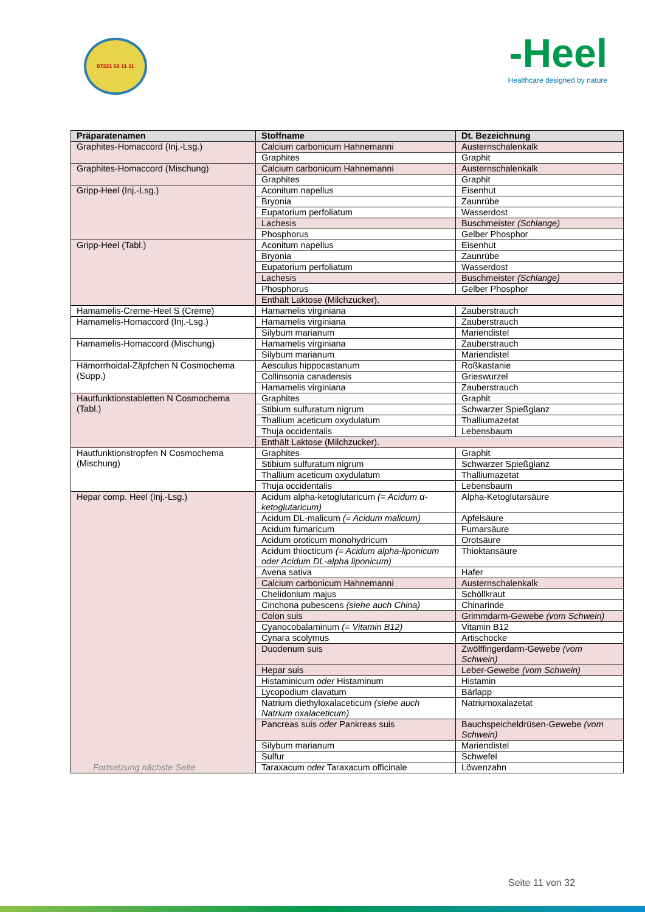07221 50 11 11
-Heel
Healthcare designed by nature
| Präparatenamen | Stoffname | Dt. Bezeichnung |
| --- | --- | --- |
| Graphites-Homaccord (Inj.-Lsg.) | Calcium carbonicum Hahnemanni | Austernschalenkalk |
| | Graphites | Graphit |
| Graphites-Homaccord (Mischung) | Calcium carbonicum Hahnemanni | Austernschalenkalk |
| | Graphites | Graphit |
| Gripp-Heel (Inj.-Lsg.) | Aconitum napellus | Eisenhut |
| | Bryonia | Zaunrübe |
| | Eupatorium perfoliatum | Wasserdost |
| | Lachesis | Buschmeister (Schlange) |
| | Phosphorus | Gelber Phosphor |
| Gripp-Heel (Tabl.) | Aconitum napellus | Eisenhut |
| | Bryonia | Zaunrübe |
| | Eupatorium perfoliatum | Wasserdost |
| | Lachesis | Buschmeister (Schlange) |
| | Phosphorus | Gelber Phosphor |
| | Enthält Laktose (Milchzucker). | |
| Hamamelis-Creme-Heel S (Creme) | Hamamelis virginiana | Zauberstrauch |
| Hamamelis-Homaccord (Inj.-Lsg.) | Hamamelis virginiana | Zauberstrauch |
| | Silybum marianum | Mariendistel |
| Hamamelis-Homaccord (Mischung) | Hamamelis virginiana | Zauberstrauch |
| | Silybum marianum | Mariendistel |
| Hämorrhoidal-Zäpfchen N Cosmochema (Supp.) | Aesculus hippocastanum | Roßkastanie |
| | Collinsonia canadensis | Grieswurzel |
| | Hamamelis virginiana | Zauberstrauch |
| Hautfunktionstabletten N Cosmochema (Tabl.) | Graphites | Graphit |
| | Stibium sulfuratum nigrum | Schwarzer Spießglanz |
| | Thallium aceticum oxydulatum | Thalliumazetat |
| | Thuja occidentalis | Lebensbaum |
| | Enthält Laktose (Milchzucker). | |
| Hautfunktionstropfen N Cosmochema (Mischung) | Graphites | Graphit |
| | Stibium sulfuratum nigrum | Schwarzer Spießglanz |
| | Thallium aceticum oxydulatum | Thalliumazetat |
| | Thuja occidentalis | Lebensbaum |
| Hepar comp. Heel (Inj.-Lsg.) Fortsetzung nächste Seite | Acidum alpha-ketoglutaricum (= Acidum α-ketoglutaricum) | Alpha-Ketoglutarsäure |
| | Acidum DL-malicum (= Acidum malicum) | Apfelsäure |
| | Acidum fumaricum | Fumarsäure |
| | Acidum oroticum monohydricum | Orotsäure |
| | Acidum thiocticum (= Acidum alpha-liponicum oder Acidum DL-alpha liponicum) | Thioktansäure |
| | Avena sativa | Hafer |
| | Calcium carbonicum Hahnemanni | Austernschalenkalk |
| | Chelidonium majus | Schöllkraut |
| | Cinchona pubescens (siehe auch China) | Chinarinde |
| | Colon suis | Grimmdarm-Gewebe (vom Schwein) |
| | Cyanocobalaminum (= Vitamin B12) | Vitamin B12 |
| | Cynara scolymus | Artischocke |
| | Duodenum suis | Zwölffingerdarm-Gewebe (vom Schwein) |
| | Hepar suis | Leber-Gewebe (vom Schwein) |
| | Histaminicum oder Histaminum | Histamin |
| | Lycopodium clavatum | Bärlapp |
| | Natrium diethyloxalaceticum (siehe auch Natrium oxalaceticum) | Natriumoxalazetat |
| | Pancreas suis oder Pankreas suis | Bauchspeicheldrüsen-Gewebe (vom Schwein) |
| | Silybum marianum | Mariendistel |
| | Sulfur | Schwefel |
| | Taraxacum oder Taraxacum officinale | Löwenzahn |
Seite 11 von 32